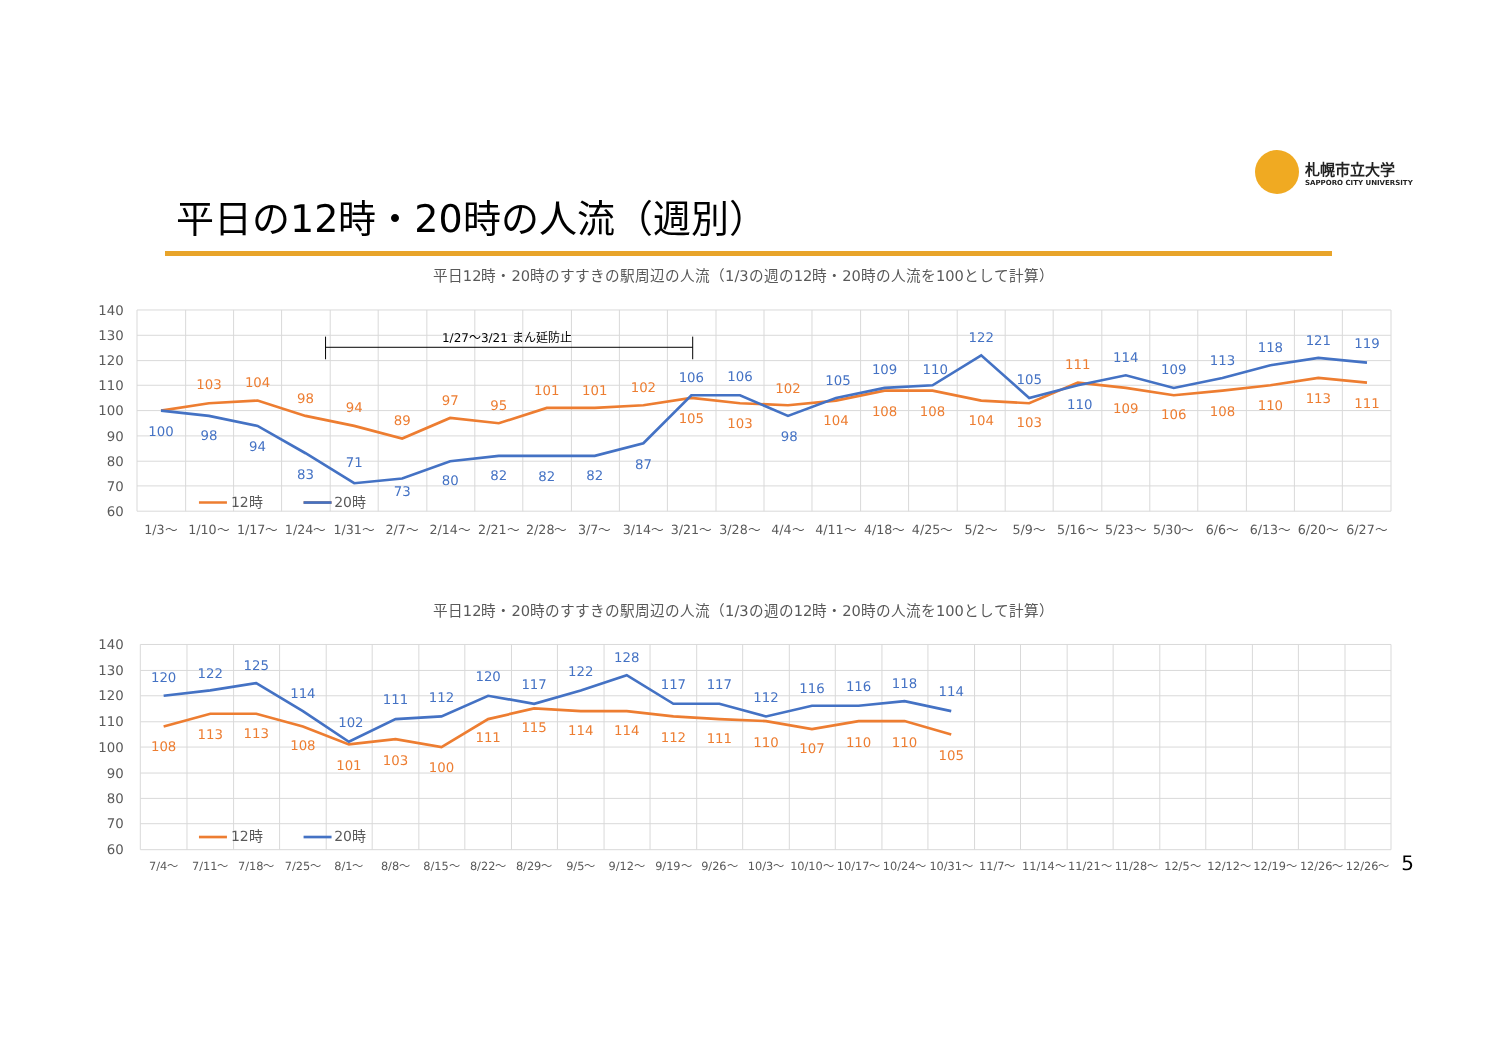札幌市立大学
SAPPORO CITY UNIVERSITY
平日の12時・20時の人流（週別）
平日12時・20時のすすきの駅周辺の人流（1/3の週の12時・20時の人流を100として計算）
平日12時・20時のすすきの駅周辺の人流（1/3の週の12時・20時の人流を100として計算）
140
130
120
110
100
90
80
70
60
1/3〜
1/10〜
1/17〜
1/24〜
1/31〜
2/7〜
2/14〜
2/21〜
2/28〜
3/7〜
3/14〜
3/21〜
3/28〜
4/4〜
4/11〜
4/18〜
4/25〜
5/2〜
5/9〜
5/16〜
5/23〜
5/30〜
6/6〜
6/13〜
6/20〜
6/27〜
1/27〜3/21 まん延防止
103
104
98
94
89
97
95
101
101
102
105
103
102
104
108
108
104
103
111
109
106
108
110
113
111
100
98
94
83
71
73
80
82
82
82
87
106
106
98
105
109
110
122
105
110
114
109
113
118
121
119
12時
20時
140
130
120
110
100
90
80
70
60
7/4〜
7/11〜
7/18〜
7/25〜
8/1〜
8/8〜
8/15〜
8/22〜
8/29〜
9/5〜
9/12〜
9/19〜
9/26〜
10/3〜
10/10〜
10/17〜
10/24〜
10/31〜
11/7〜
11/14〜
11/21〜
11/28〜
12/5〜
12/12〜
12/19〜
12/26〜
12/26〜
5
108
113
113
108
101
103
100
111
115
114
114
112
111
110
107
110
110
105
120
122
125
114
102
111
112
120
117
122
128
117
117
112
116
116
118
114
12時
20時